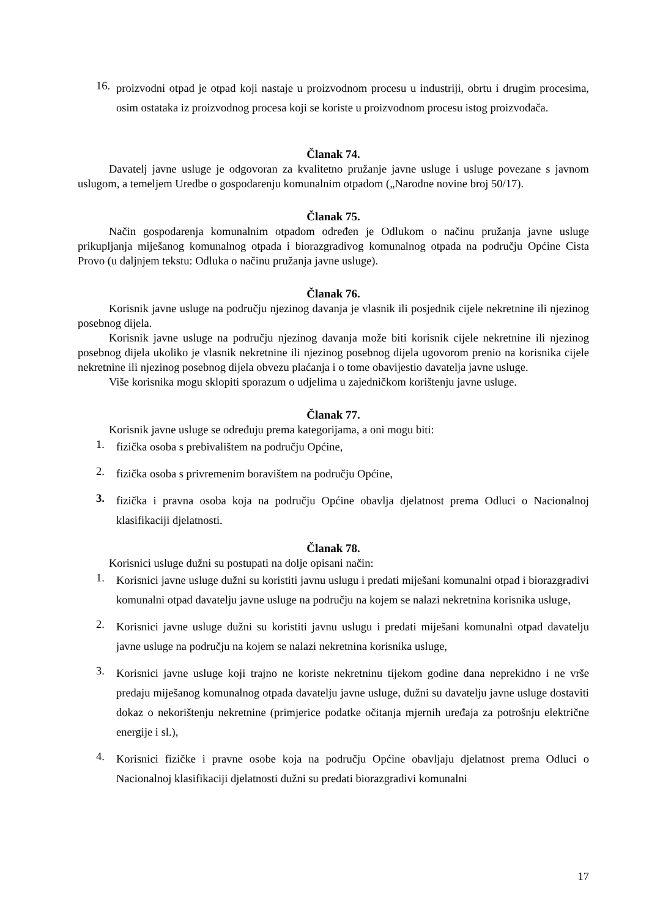16. proizvodni otpad je otpad koji nastaje u proizvodnom procesu u industriji, obrtu i drugim procesima, osim ostataka iz proizvodnog procesa koji se koriste u proizvodnom procesu istog proizvođača.
Članak 74.
Davatelj javne usluge je odgovoran za kvalitetno pružanje javne usluge i usluge povezane s javnom uslugom, a temeljem Uredbe o gospodarenju komunalnim otpadom („Narodne novine broj 50/17).
Članak 75.
Način gospodarenja komunalnim otpadom određen je Odlukom o načinu pružanja javne usluge prikupljanja miješanog komunalnog otpada i biorazgradivog komunalnog otpada na području Općine Cista Provo (u daljnjem tekstu: Odluka o načinu pružanja javne usluge).
Članak 76.
Korisnik javne usluge na području njezinog davanja je vlasnik ili posjednik cijele nekretnine ili njezinog posebnog dijela.
Korisnik javne usluge na području njezinog davanja može biti korisnik cijele nekretnine ili njezinog posebnog dijela ukoliko je vlasnik nekretnine ili njezinog posebnog dijela ugovorom prenio na korisnika cijele nekretnine ili njezinog posebnog dijela obvezu plaćanja i o tome obavijestio davatelja javne usluge.
Više korisnika mogu sklopiti sporazum o udjelima u zajedničkom korištenju javne usluge.
Članak 77.
Korisnik javne usluge se određuju prema kategorijama, a oni mogu biti:
1. fizička osoba s prebivalištem na području Općine,
2. fizička osoba s privremenim boravištem na području Općine,
3. fizička i pravna osoba koja na području Općine obavlja djelatnost prema Odluci o Nacionalnoj klasifikaciji djelatnosti.
Članak 78.
Korisnici usluge dužni su postupati na dolje opisani način:
1. Korisnici javne usluge dužni su koristiti javnu uslugu i predati miješani komunalni otpad i biorazgradivi komunalni otpad davatelju javne usluge na području na kojem se nalazi nekretnina korisnika usluge,
2. Korisnici javne usluge dužni su koristiti javnu uslugu i predati miješani komunalni otpad davatelju javne usluge na području na kojem se nalazi nekretnina korisnika usluge,
3. Korisnici javne usluge koji trajno ne koriste nekretninu tijekom godine dana neprekidno i ne vrše predaju miješanog komunalnog otpada davatelju javne usluge, dužni su davatelju javne usluge dostaviti dokaz o nekorištenju nekretnine (primjerice podatke očitanja mjernih uređaja za potrošnju električne energije i sl.),
4. Korisnici fizičke i pravne osobe koja na području Općine obavljaju djelatnost prema Odluci o Nacionalnoj klasifikaciji djelatnosti dužni su predati biorazgradivi komunalni
17